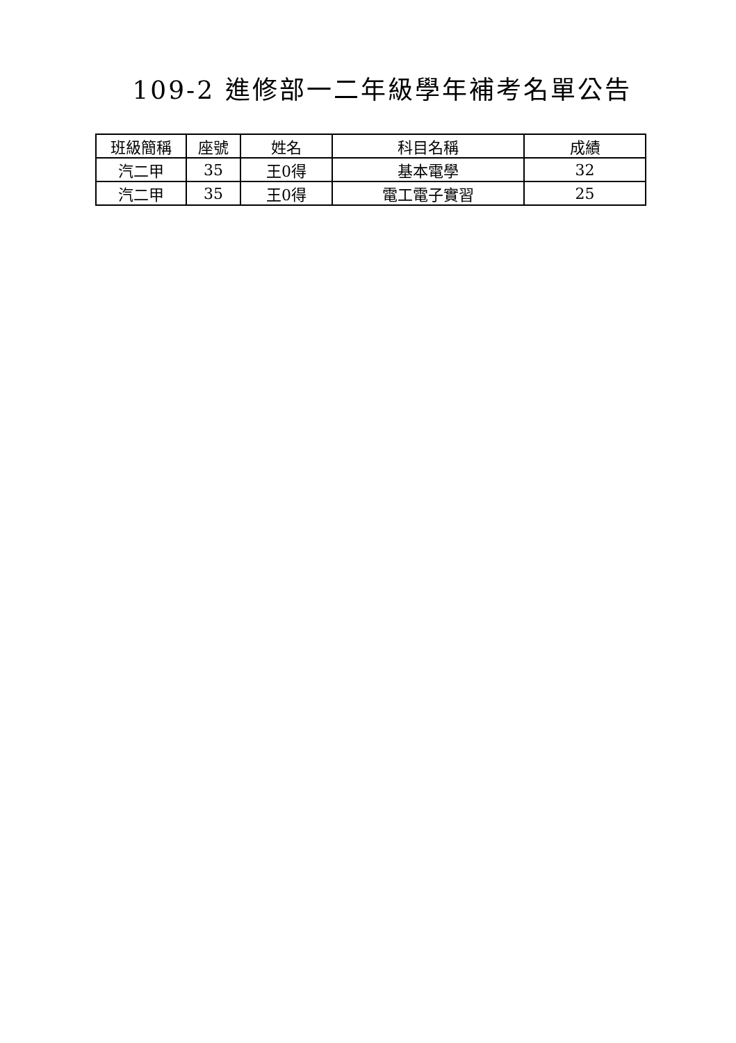109-2 進修部一二年級學年補考名單公告
| 班級簡稱 | 座號 | 姓名 | 科目名稱 | 成績 |
| --- | --- | --- | --- | --- |
| 汽二甲 | 35 | 王0得 | 基本電學 | 32 |
| 汽二甲 | 35 | 王0得 | 電工電子實習 | 25 |